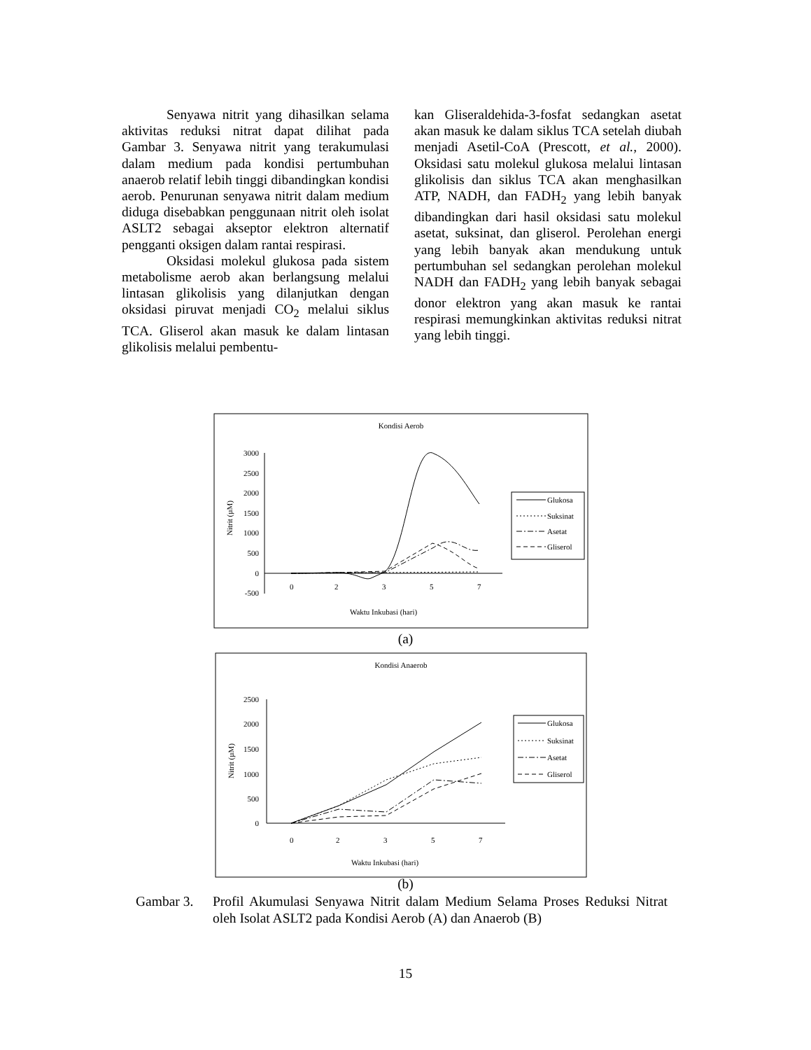Senyawa nitrit yang dihasilkan selama aktivitas reduksi nitrat dapat dilihat pada Gambar 3. Senyawa nitrit yang terakumulasi dalam medium pada kondisi pertumbuhan anaerob relatif lebih tinggi dibandingkan kondisi aerob. Penurunan senyawa nitrit dalam medium diduga disebabkan penggunaan nitrit oleh isolat ASLT2 sebagai akseptor elektron alternatif pengganti oksigen dalam rantai respirasi.
Oksidasi molekul glukosa pada sistem metabolisme aerob akan berlangsung melalui lintasan glikolisis yang dilanjutkan dengan oksidasi piruvat menjadi CO<sub>2</sub> melalui siklus TCA. Gliserol akan masuk ke dalam lintasan glikolisis melalui pembentu-
kan Gliseraldehida-3-fosfat sedangkan asetat akan masuk ke dalam siklus TCA setelah diubah menjadi Asetil-CoA (Prescott, et al., 2000). Oksidasi satu molekul glukosa melalui lintasan glikolisis dan siklus TCA akan menghasilkan ATP, NADH, dan FADH<sub>2</sub> yang lebih banyak dibandingkan dari hasil oksidasi satu molekul asetat, suksinat, dan gliserol. Perolehan energi yang lebih banyak akan mendukung untuk pertumbuhan sel sedangkan perolehan molekul NADH dan FADH<sub>2</sub> yang lebih banyak sebagai donor elektron yang akan masuk ke rantai respirasi memungkinkan aktivitas reduksi nitrat yang lebih tinggi.
Kondisi Aerob
3000
2500
2000
1500
1000
500
0
-500
0
2
3
5
7
Waktu Inkubasi (hari)
Nitrit (µM)
Glukosa
Suksinat
Asetat
Gliserol
(a)
Kondisi Anaerob
2500
2000
1500
1000
500
0
0
2
3
5
7
Waktu Inkubasi (hari)
Nitrit (µM)
Glukosa
Suksinat
Asetat
Gliserol
(b)
Gambar 3. Profil Akumulasi Senyawa Nitrit dalam Medium Selama Proses Reduksi Nitrat oleh Isolat ASLT2 pada Kondisi Aerob (A) dan Anaerob (B)
15